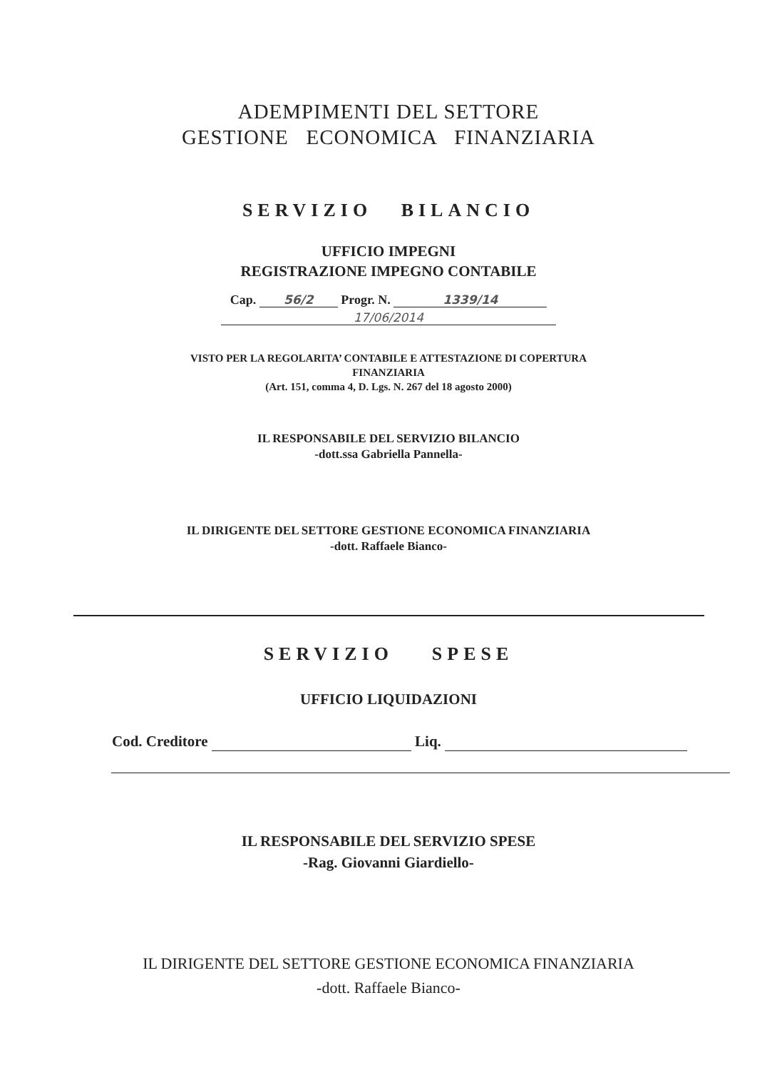ADEMPIMENTI DEL SETTORE
GESTIONE ECONOMICA FINANZIARIA
SERVIZIO BILANCIO
UFFICIO IMPEGNI
REGISTRAZIONE IMPEGNO CONTABILE
Cap. 56/2 Progr. N. 1339/14
17/06/2014
VISTO PER LA REGOLARITA’ CONTABILE E ATTESTAZIONE DI COPERTURA
FINANZIARIA
(Art. 151, comma 4, D. Lgs. N. 267 del 18 agosto 2000)
IL RESPONSABILE DEL SERVIZIO BILANCIO
-dott.ssa Gabriella Pannella-
IL DIRIGENTE DEL SETTORE GESTIONE ECONOMICA FINANZIARIA
-dott. Raffaele Bianco-
SERVIZIO SPESE
UFFICIO LIQUIDAZIONI
Cod. Creditore Liq.
IL RESPONSABILE DEL SERVIZIO SPESE
-Rag. Giovanni Giardiello-
IL DIRIGENTE DEL SETTORE GESTIONE ECONOMICA FINANZIARIA
-dott. Raffaele Bianco-